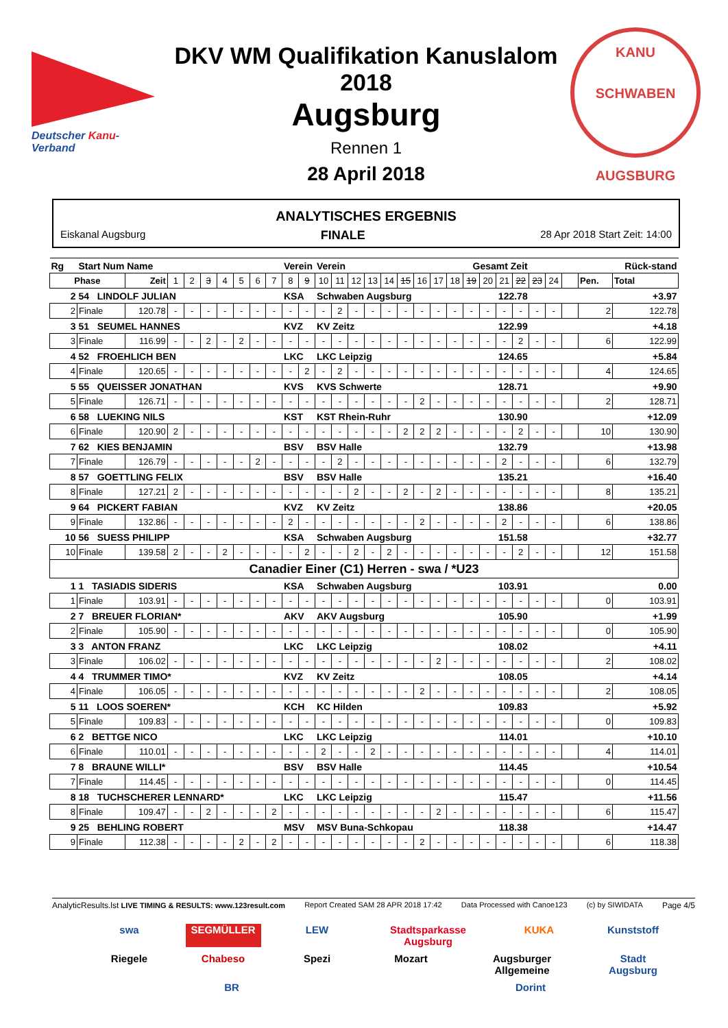Deutscher Kanu-Verband
DKV WM Qualifikation Kanuslalom 2018
Augsburg
Rennen 1
28 April 2018
KANU SCHWABEN
AUGSBURG
ANALYTISCHES ERGEBNIS
Eiskanal Augsburg FINALE 28 Apr 2018 Start Zeit: 14:00
| Rg | Start Num Name | | | | | | | | | Verein | | Verein | | | | | | | | Gesamt Zeit | | | | | Rück-stand | | | | |
| --- | --- | --- | --- | --- | --- | --- | --- | --- | --- | --- | --- | --- | --- | --- | --- | --- | --- | --- | --- | --- | --- | --- | --- | --- | --- | --- | --- | --- | --- |
| Phase | | Zeit | 1 | 2 | 3 | 4 | 5 | 6 | 7 | 8 | 9 | 10 | 11 | 12 | 13 | 14 | 15 | 16 | 17 | 18 | 19 | 20 | 21 | 22 | 23 | 24 | | Pen. | Total |
| 2 | 54 LINDOLF JULIAN | | | | | | | | | KSA | | Schwaben Augsburg | | | | | | | | 122.78 | | | | | +3.97 | | | | |
| 2 | Finale | 120.78 | - | - | - | - | - | - | - | - | - | - | 2 | - | - | - | - | - | - | - | - | - | - | - | - | - | | 2 | 122.78 |
| 3 | 51 SEUMEL HANNES | | | | | | | | | KVZ | | KV Zeitz | | | | | | | | 122.99 | | | | | +4.18 | | | | |
| 3 | Finale | 116.99 | - | - | 2 | - | 2 | - | - | - | - | - | - | - | - | - | - | - | - | - | - | - | - | 2 | - | - | | 6 | 122.99 |
| 4 | 52 FROEHLICH BEN | | | | | | | | | LKC | | LKC Leipzig | | | | | | | | 124.65 | | | | | +5.84 | | | | |
| 4 | Finale | 120.65 | - | - | - | - | - | - | - | - | 2 | - | 2 | - | - | - | - | - | - | - | - | - | - | - | - | - | | 4 | 124.65 |
| 5 | 55 QUEISSER JONATHAN | | | | | | | | | KVS | | KVS Schwerte | | | | | | | | 128.71 | | | | | +9.90 | | | | |
| 5 | Finale | 126.71 | - | - | - | - | - | - | - | - | - | - | - | - | - | - | - | 2 | - | - | - | - | - | - | - | - | | 2 | 128.71 |
| 6 | 58 LUEKING NILS | | | | | | | | | KST | | KST Rhein-Ruhr | | | | | | | | 130.90 | | | | | +12.09 | | | | |
| 6 | Finale | 120.90 | 2 | - | - | - | - | - | - | - | - | - | - | - | - | - | 2 | 2 | 2 | - | - | - | - | 2 | - | - | | 10 | 130.90 |
| 7 | 62 KIES BENJAMIN | | | | | | | | | BSV | | BSV Halle | | | | | | | | 132.79 | | | | | +13.98 | | | | |
| 7 | Finale | 126.79 | - | - | - | - | - | 2 | - | - | - | - | 2 | - | - | - | - | - | - | - | - | - | 2 | - | - | - | | 6 | 132.79 |
| 8 | 57 GOETTLING FELIX | | | | | | | | | BSV | | BSV Halle | | | | | | | | 135.21 | | | | | +16.40 | | | | |
| 8 | Finale | 127.21 | 2 | - | - | - | - | - | - | - | - | - | - | 2 | - | - | 2 | - | 2 | - | - | - | - | - | - | - | | 8 | 135.21 |
| 9 | 64 PICKERT FABIAN | | | | | | | | | KVZ | | KV Zeitz | | | | | | | | 138.86 | | | | | +20.05 | | | | |
| 9 | Finale | 132.86 | - | - | - | - | - | - | - | 2 | - | - | - | - | - | - | - | 2 | - | - | - | - | 2 | - | - | - | | 6 | 138.86 |
| 10 | 56 SUESS PHILIPP | | | | | | | | | KSA | | Schwaben Augsburg | | | | | | | | 151.58 | | | | | +32.77 | | | | |
| 10 | Finale | 139.58 | 2 | - | - | 2 | - | - | - | - | 2 | - | - | 2 | - | 2 | - | - | - | - | - | - | - | 2 | - | - | | 12 | 151.58 |
| Canadier Einer (C1) Herren - swa / *U23 | | | | | | | | | | | | | | | | | | | | | | | | | | | | | |
| 1 | 1 TASIADIS SIDERIS | | | | | | | | | KSA | | Schwaben Augsburg | | | | | | | | 103.91 | | | | | 0.00 | | | | |
| 1 | Finale | 103.91 | - | - | - | - | - | - | - | - | - | - | - | - | - | - | - | - | - | - | - | - | - | - | - | - | | 0 | 103.91 |
| 2 | 7 BREUER FLORIAN* | | | | | | | | | AKV | | AKV Augsburg | | | | | | | | 105.90 | | | | | +1.99 | | | | |
| 2 | Finale | 105.90 | - | - | - | - | - | - | - | - | - | - | - | - | - | - | - | - | - | - | - | - | - | - | - | - | | 0 | 105.90 |
| 3 | 3 ANTON FRANZ | | | | | | | | | LKC | | LKC Leipzig | | | | | | | | 108.02 | | | | | +4.11 | | | | |
| 3 | Finale | 106.02 | - | - | - | - | - | - | - | - | - | - | - | - | - | - | - | - | 2 | - | - | - | - | - | - | - | | 2 | 108.02 |
| 4 | 4 TRUMMER TIMO* | | | | | | | | | KVZ | | KV Zeitz | | | | | | | | 108.05 | | | | | +4.14 | | | | |
| 4 | Finale | 106.05 | - | - | - | - | - | - | - | - | - | - | - | - | - | - | - | 2 | - | - | - | - | - | - | - | - | | 2 | 108.05 |
| 5 | 11 LOOS SOEREN* | | | | | | | | | KCH | | KC Hilden | | | | | | | | 109.83 | | | | | +5.92 | | | | |
| 5 | Finale | 109.83 | - | - | - | - | - | - | - | - | - | - | - | - | - | - | - | - | - | - | - | - | - | - | - | - | | 0 | 109.83 |
| 6 | 2 BETTGE NICO | | | | | | | | | LKC | | LKC Leipzig | | | | | | | | 114.01 | | | | | +10.10 | | | | |
| 6 | Finale | 110.01 | - | - | - | - | - | - | - | - | - | 2 | - | - | 2 | - | - | - | - | - | - | - | - | - | - | - | | 4 | 114.01 |
| 7 | 8 BRAUNE WILLI* | | | | | | | | | BSV | | BSV Halle | | | | | | | | 114.45 | | | | | +10.54 | | | | |
| 7 | Finale | 114.45 | - | - | - | - | - | - | - | - | - | - | - | - | - | - | - | - | - | - | - | - | - | - | - | - | | 0 | 114.45 |
| 8 | 18 TUCHSCHERER LENNARD* | | | | | | | | | LKC | | LKC Leipzig | | | | | | | | 115.47 | | | | | +11.56 | | | | |
| 8 | Finale | 109.47 | - | - | 2 | - | - | - | 2 | - | - | - | - | - | - | - | - | - | 2 | - | - | - | - | - | - | - | | 6 | 115.47 |
| 9 | 25 BEHLING ROBERT | | | | | | | | | MSV | | MSV Buna-Schkopau | | | | | | | | 118.38 | | | | | +14.47 | | | | |
| 9 | Finale | 112.38 | - | - | - | - | 2 | - | 2 | - | - | - | - | - | - | - | - | 2 | - | - | - | - | - | - | - | - | | 6 | 118.38 |
AnalyticResults.lst LIVE TIMING & RESULTS: www.123result.com Report Created SAM 28 APR 2018 17:42 Data Processed with Canoe123 (c) by SIWIDATA Page 4/5
swa SEGMÜLLER LEW Stadtsparkasse Augsburg KUKA Kunststoff Riegele Chabeso Spezi Mozart Augsburger Allgemeine Stadt Augsburg BR Dorint